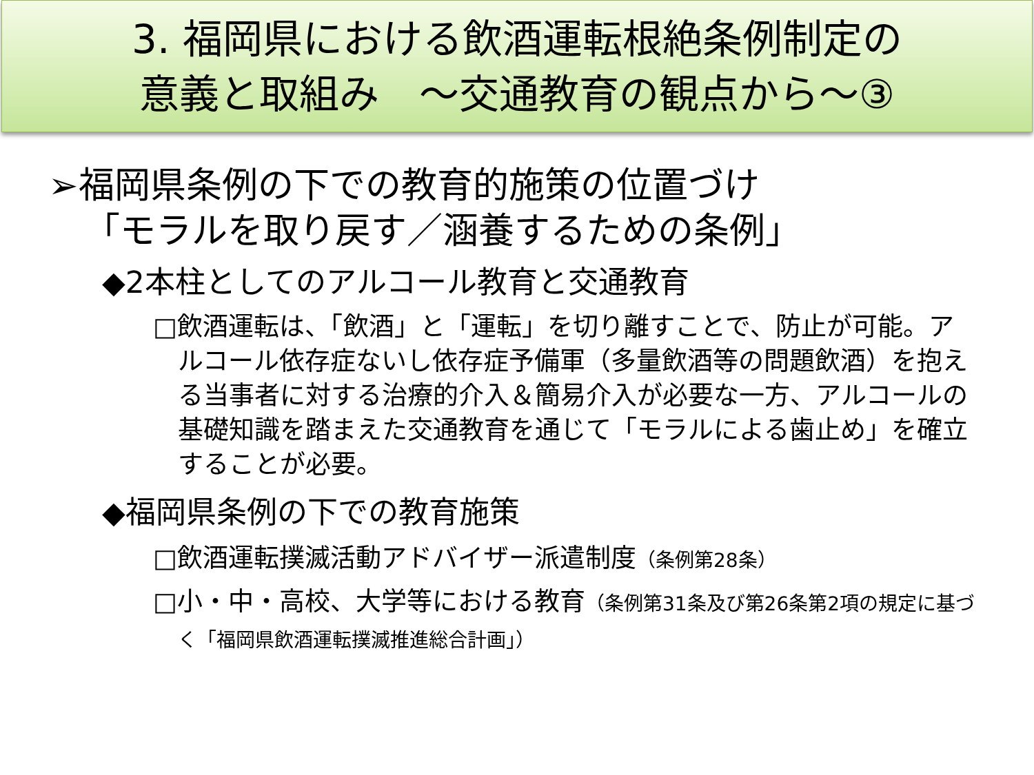3. 福岡県における飲酒運転根絶条例制定の
意義と取組み　～交通教育の観点から～③
➢福岡県条例の下での教育的施策の位置づけ
「モラルを取り戻す／涵養するための条例」
◆2本柱としてのアルコール教育と交通教育
□飲酒運転は、「飲酒」と「運転」を切り離すことで、防止が可能。アルコール依存症ないし依存症予備軍（多量飲酒等の問題飲酒）を抱える当事者に対する治療的介入＆簡易介入が必要な一方、アルコールの基礎知識を踏まえた交通教育を通じて「モラルによる歯止め」を確立することが必要。
◆福岡県条例の下での教育施策
□飲酒運転撲滅活動アドバイザー派遣制度（条例第28条）
□小・中・高校、大学等における教育（条例第31条及び第26条第2項の規定に基づく「福岡県飲酒運転撲滅推進総合計画」）